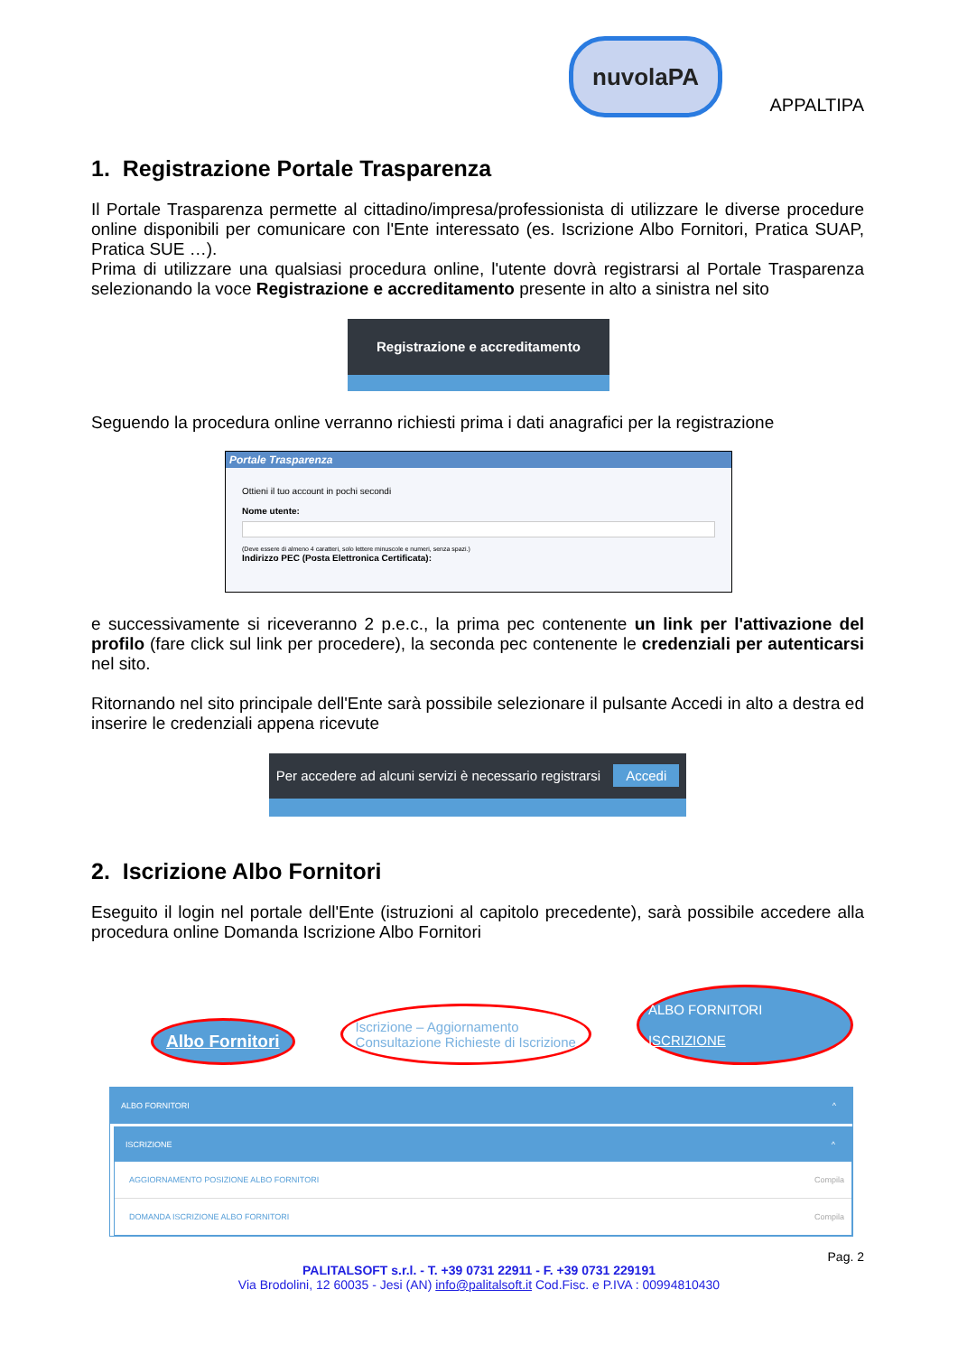nuvolaPA
APPALTIPA
1. Registrazione Portale Trasparenza
Il Portale Trasparenza permette al cittadino/impresa/professionista di utilizzare le diverse procedure online disponibili per comunicare con l'Ente interessato (es. Iscrizione Albo Fornitori, Pratica SUAP, Pratica SUE …).
Prima di utilizzare una qualsiasi procedura online, l'utente dovrà registrarsi al Portale Trasparenza selezionando la voce Registrazione e accreditamento presente in alto a sinistra nel sito
Registrazione e accreditamento
Seguendo la procedura online verranno richiesti prima i dati anagrafici per la registrazione
Portale Trasparenza
Ottieni il tuo account in pochi secondi
Nome utente:
(Deve essere di almeno 4 caratteri, solo lettere minuscole e numeri, senza spazi.)
Indirizzo PEC (Posta Elettronica Certificata):
e successivamente si riceveranno 2 p.e.c., la prima pec contenente un link per l'attivazione del profilo (fare click sul link per procedere), la seconda pec contenente le credenziali per autenticarsi nel sito.
Ritornando nel sito principale dell'Ente sarà possibile selezionare il pulsante Accedi in alto a destra ed inserire le credenziali appena ricevute
Per accedere ad alcuni servizi è necessario registrarsi Accedi
2. Iscrizione Albo Fornitori
Eseguito il login nel portale dell'Ente (istruzioni al capitolo precedente), sarà possibile accedere alla procedura online Domanda Iscrizione Albo Fornitori
Albo Fornitori
Iscrizione – Aggiornamento
Consultazione Richieste di Iscrizione
ALBO FORNITORI
ISCRIZIONE
ALBO FORNITORI ^
ISCRIZIONE ^
AGGIORNAMENTO POSIZIONE ALBO FORNITORI Compila
DOMANDA ISCRIZIONE ALBO FORNITORI Compila
Pag. 2
PALITALSOFT s.r.l. - T. +39 0731 22911 - F. +39 0731 229191
Via Brodolini, 12 60035 - Jesi (AN) info@palitalsoft.it Cod.Fisc. e P.IVA : 00994810430